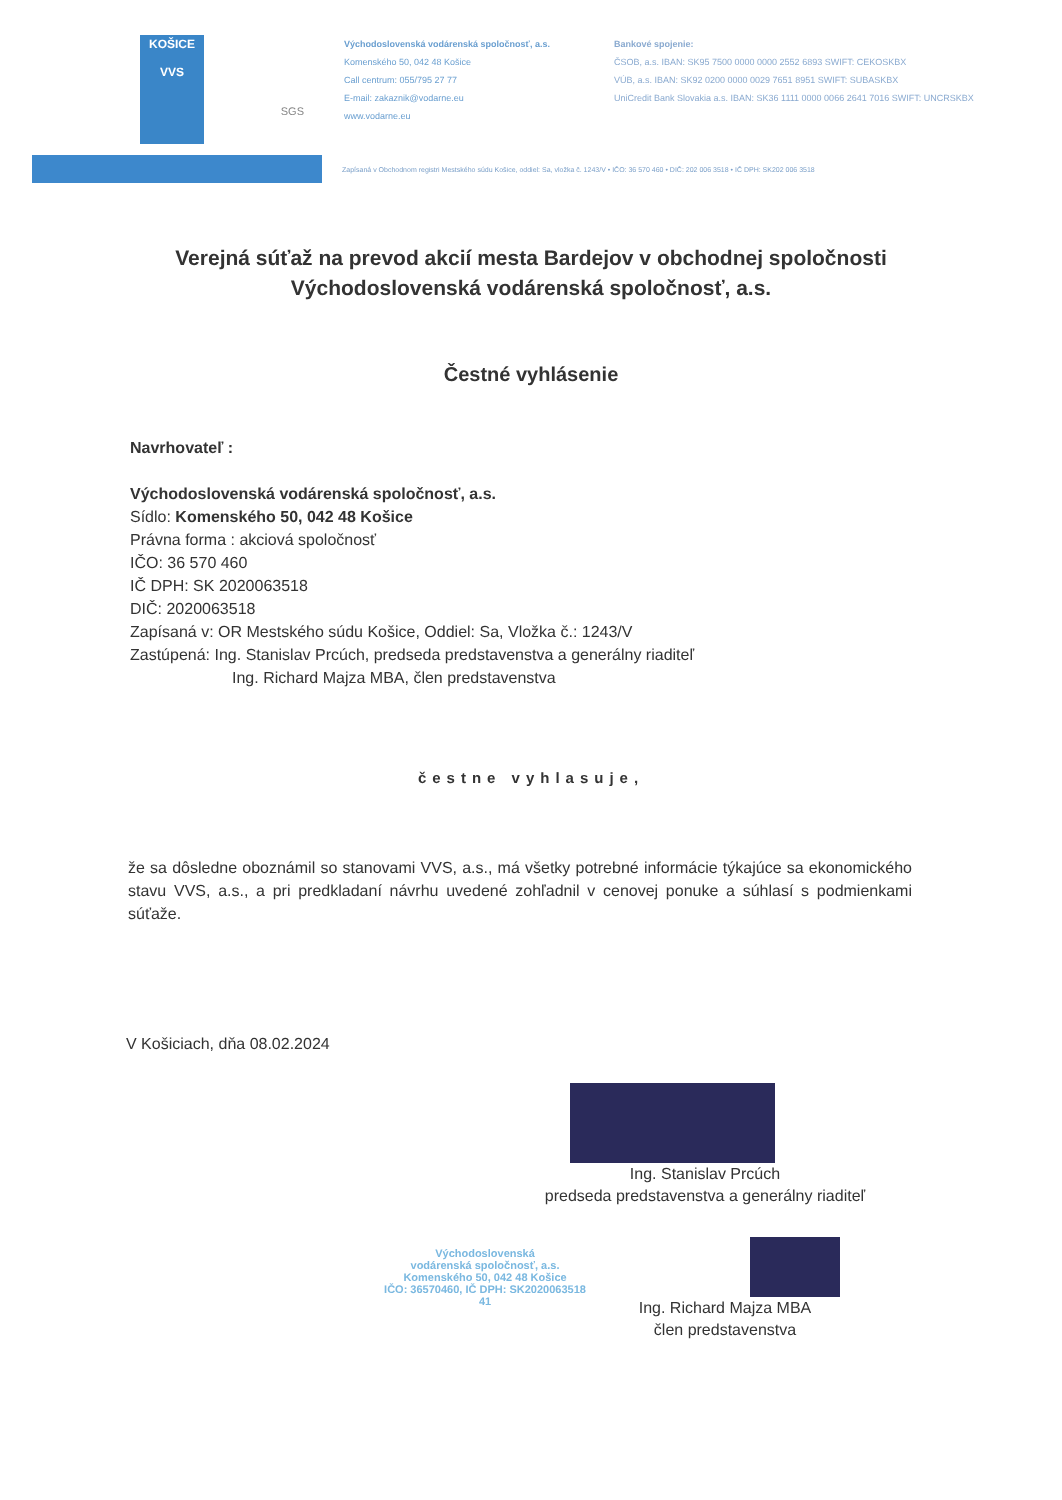KOŠICE
VVS
SGS
Východoslovenská vodárenská spoločnosť, a.s.
Komenského 50, 042 48 Košice
Call centrum: 055/795 27 77
E-mail: zakaznik@vodarne.eu
www.vodarne.eu
Bankové spojenie:
ČSOB, a.s. IBAN: SK95 7500 0000 0000 2552 6893 SWIFT: CEKOSKBX
VÚB, a.s. IBAN: SK92 0200 0000 0029 7651 8951 SWIFT: SUBASKBX
UniCredit Bank Slovakia a.s. IBAN: SK36 1111 0000 0066 2641 7016 SWIFT: UNCRSKBX
Zapísaná v Obchodnom registri Mestského súdu Košice, oddiel: Sa, vložka č. 1243/V • IČO: 36 570 460 • DIČ: 202 006 3518 • IČ DPH: SK202 006 3518
Verejná súťaž na prevod akcií mesta Bardejov v obchodnej spoločnosti Východoslovenská vodárenská spoločnosť, a.s.
Čestné vyhlásenie
Navrhovateľ :
Východoslovenská vodárenská spoločnosť, a.s.
Sídlo: Komenského 50, 042 48 Košice
Právna forma : akciová spoločnosť
IČO: 36 570 460
IČ DPH: SK 2020063518
DIČ: 2020063518
Zapísaná v: OR Mestského súdu Košice, Oddiel: Sa, Vložka č.: 1243/V
Zastúpená: Ing. Stanislav Prcúch, predseda predstavenstva a generálny riaditeľ
Ing. Richard Majza MBA, člen predstavenstva
čestne vyhlasuje,
že sa dôsledne oboznámil so stanovami VVS, a.s., má všetky potrebné informácie týkajúce sa ekonomického stavu VVS, a.s., a pri predkladaní návrhu uvedené zohľadnil v cenovej ponuke a súhlasí s podmienkami súťaže.
V Košiciach, dňa 08.02.2024
Ing. Stanislav Prcúch
predseda predstavenstva a generálny riaditeľ
Východoslovenská
vodárenská spoločnosť, a.s.
Komenského 50, 042 48 Košice
IČO: 36570460, IČ DPH: SK2020063518
41
Ing. Richard Majza MBA
člen predstavenstva